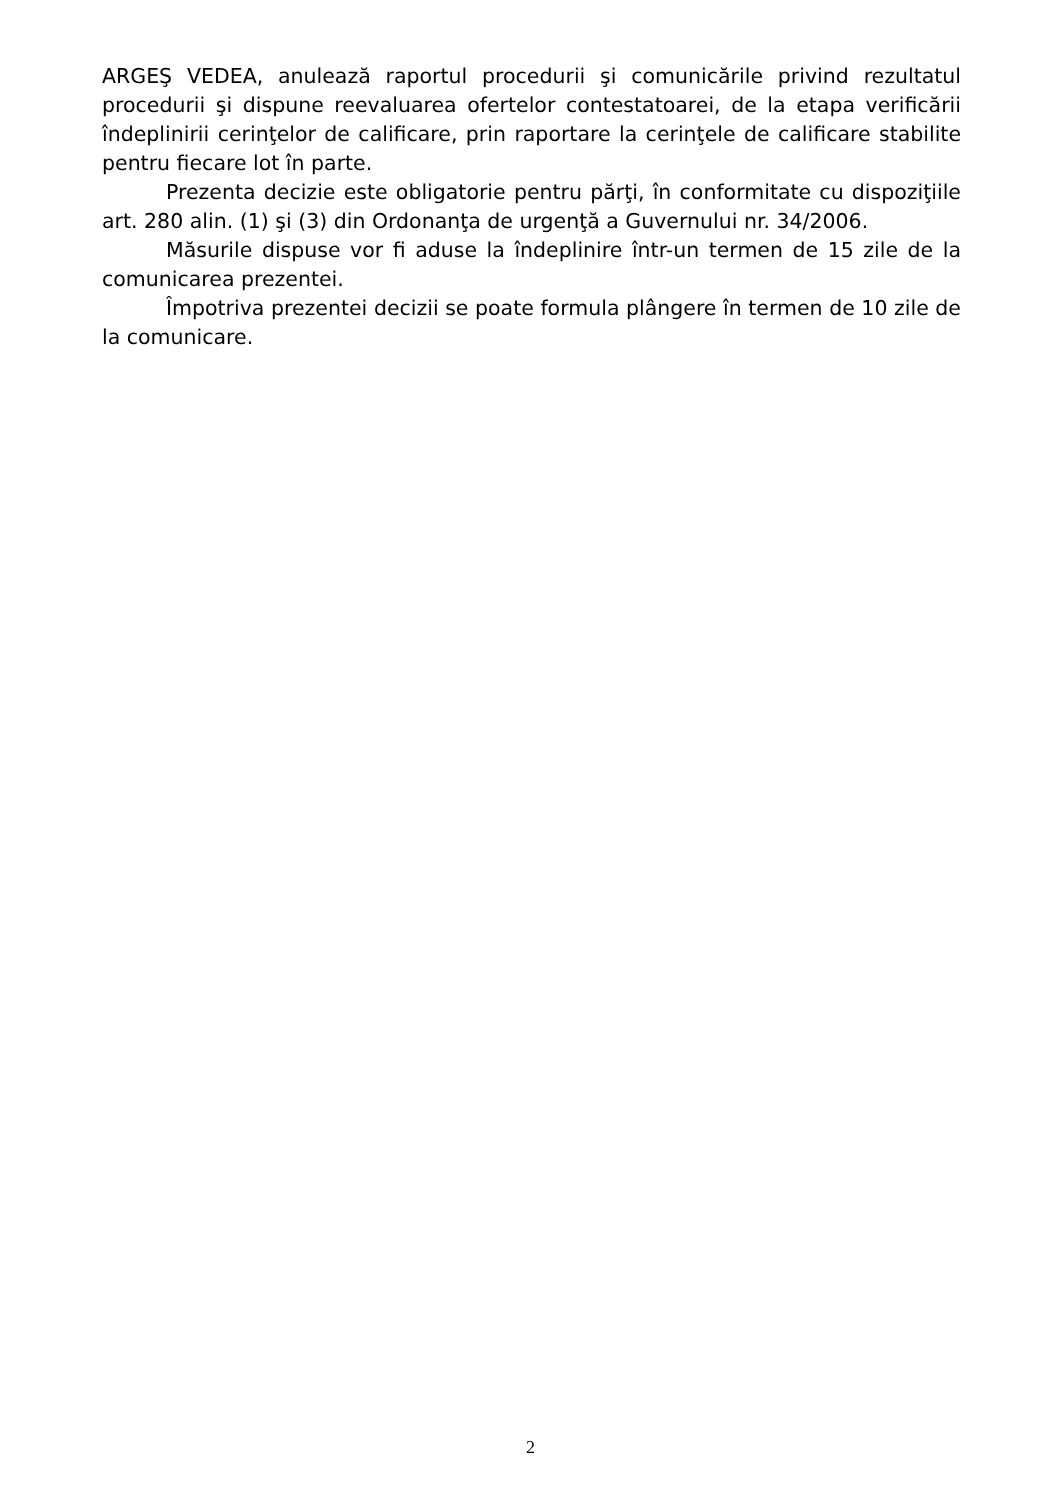ARGEŞ VEDEA, anulează raportul procedurii şi comunicările privind rezultatul procedurii şi dispune reevaluarea ofertelor contestatoarei, de la etapa verificării îndeplinirii cerinţelor de calificare, prin raportare la cerinţele de calificare stabilite pentru fiecare lot în parte.
Prezenta decizie este obligatorie pentru părţi, în conformitate cu dispoziţiile art. 280 alin. (1) şi (3) din Ordonanţa de urgenţă a Guvernului nr. 34/2006.
Măsurile dispuse vor fi aduse la îndeplinire într-un termen de 15 zile de la comunicarea prezentei.
Împotriva prezentei decizii se poate formula plângere în termen de 10 zile de la comunicare.
2